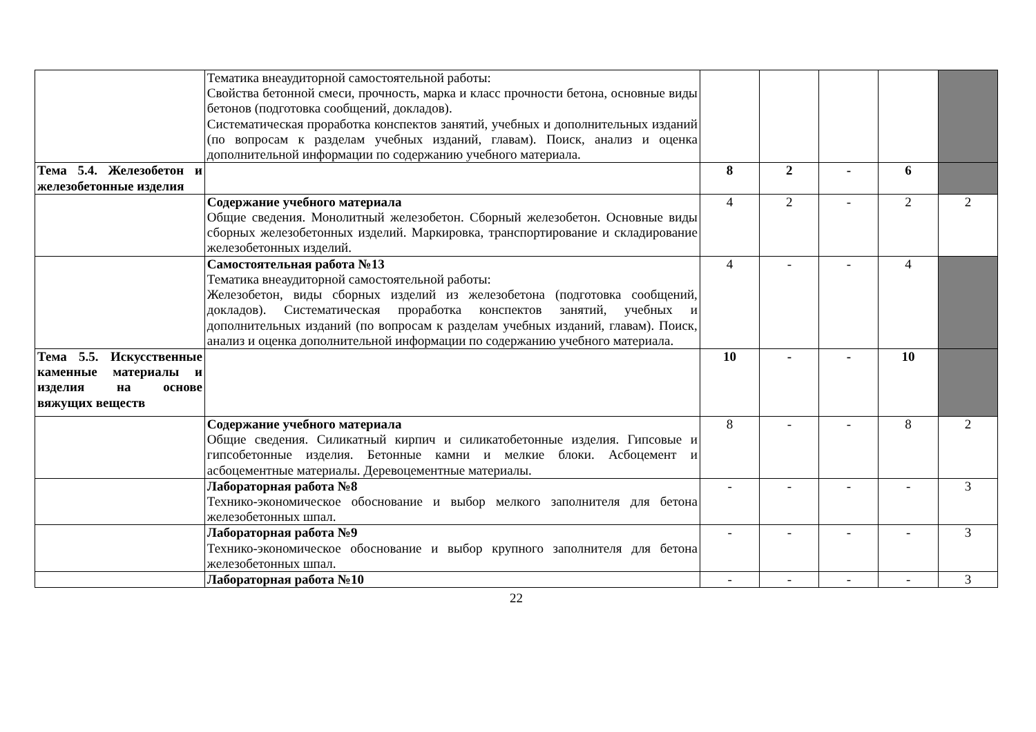| | Тематика внеаудиторной самостоятельной работы: Свойства бетонной смеси, прочность, марка и класс прочности бетона, основные виды бетонов (подготовка сообщений, докладов). Систематическая проработка конспектов занятий, учебных и дополнительных изданий (по вопросам к разделам учебных изданий, главам). Поиск, анализ и оценка дополнительной информации по содержанию учебного материала. | | | | | |
| Тема 5.4. Железобетон и железобетонные изделия | | 8 | 2 | - | 6 | |
| | Содержание учебного материала Общие сведения. Монолитный железобетон. Сборный железобетон. Основные виды сборных железобетонных изделий. Маркировка, транспортирование и складирование железобетонных изделий. | 4 | 2 | - | 2 | 2 |
| | Самостоятельная работа №13 Тематика внеаудиторной самостоятельной работы: Железобетон, виды сборных изделий из железобетона (подготовка сообщений, докладов). Систематическая проработка конспектов занятий, учебных и дополнительных изданий (по вопросам к разделам учебных изданий, главам). Поиск, анализ и оценка дополнительной информации по содержанию учебного материала. | 4 | - | - | 4 | |
| Тема 5.5. Искусствен­ные каменные мате­риалы и изделия на ос­нове вяжущих веществ | | 10 | - | - | 10 | |
| | Содержание учебного материала Общие сведения. Силикатный кирпич и силикатобетонные изделия. Гипсовые и гипсобетонные изделия. Бетонные камни и мелкие блоки. Асбоцемент и асбоцементные материалы. Деревоцементные материалы. | 8 | - | - | 8 | 2 |
| | Лабораторная работа №8 Технико-экономическое обоснование и выбор мелкого заполнителя для бетона железобетонных шпал. | - | - | - | - | 3 |
| | Лабораторная работа №9 Технико-экономическое обоснование и выбор крупного заполнителя для бетона железобетонных шпал. | - | - | - | - | 3 |
| | Лабораторная работа №10 | - | - | - | - | 3 |
22